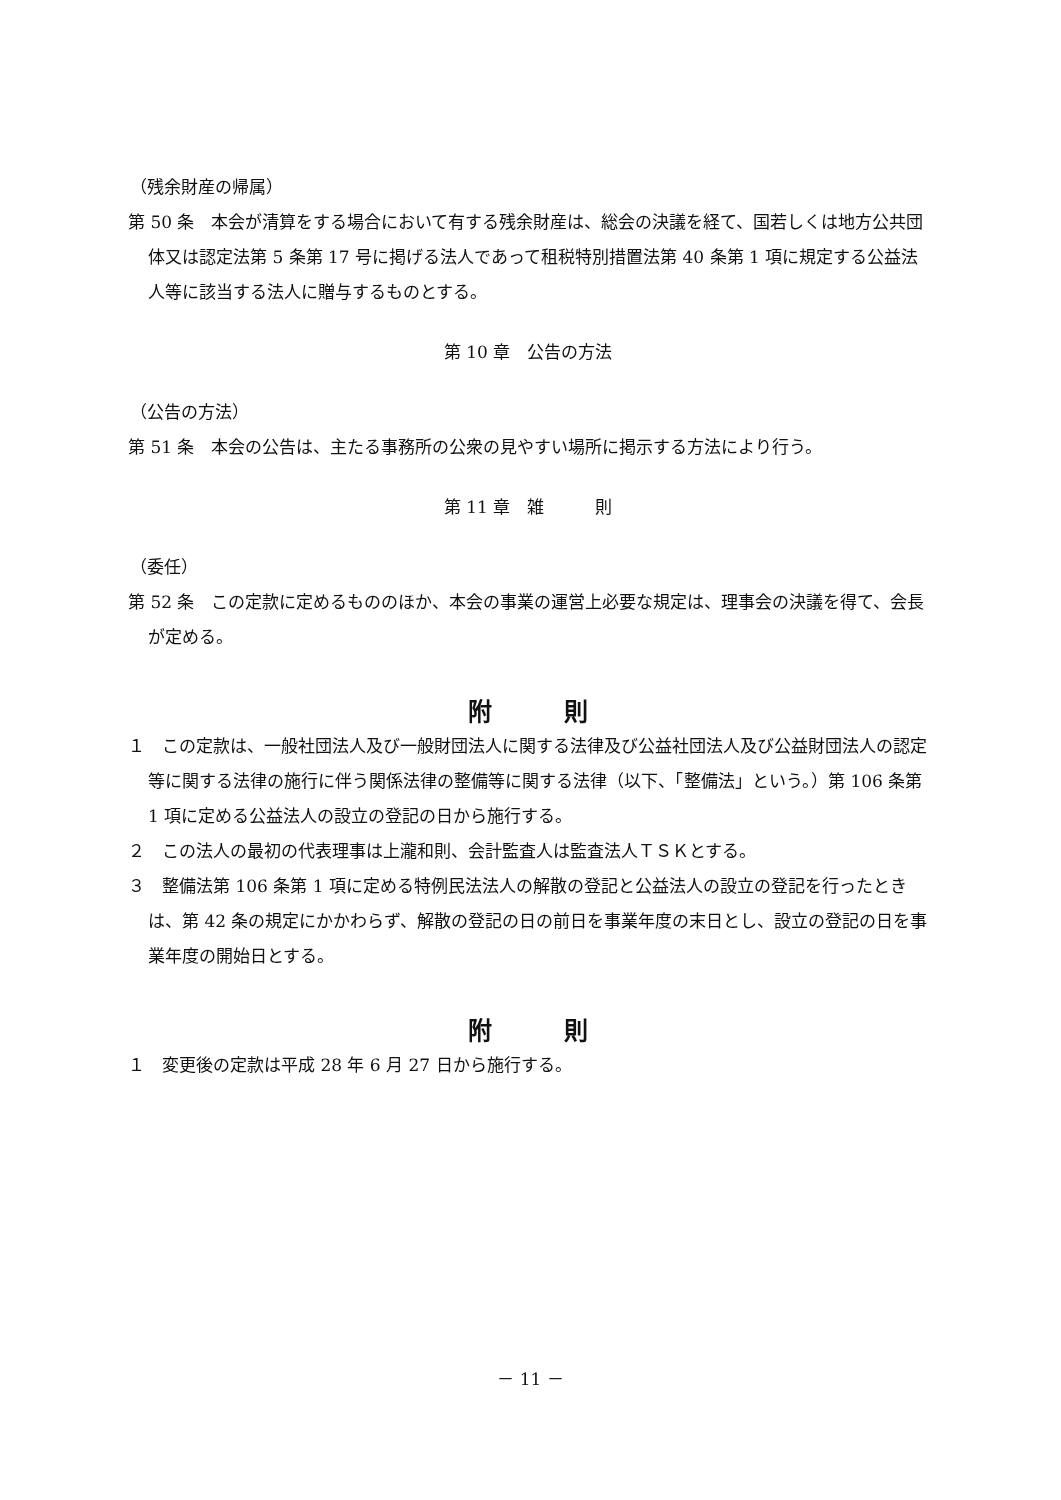（残余財産の帰属）
第 50 条　本会が清算をする場合において有する残余財産は、総会の決議を経て、国若しくは地方公共団体又は認定法第 5 条第 17 号に掲げる法人であって租税特別措置法第 40 条第 1 項に規定する公益法人等に該当する法人に贈与するものとする。
第 10 章　公告の方法
（公告の方法）
第 51 条　本会の公告は、主たる事務所の公衆の見やすい場所に掲示する方法により行う。
第 11 章　雑　　　則
（委任）
第 52 条　この定款に定めるもののほか、本会の事業の運営上必要な規定は、理事会の決議を得て、会長が定める。
附　　　則
１　この定款は、一般社団法人及び一般財団法人に関する法律及び公益社団法人及び公益財団法人の認定等に関する法律の施行に伴う関係法律の整備等に関する法律（以下、「整備法」という。）第 106 条第 1 項に定める公益法人の設立の登記の日から施行する。
２　この法人の最初の代表理事は上瀧和則、会計監査人は監査法人ＴＳＫとする。
３　整備法第 106 条第 1 項に定める特例民法法人の解散の登記と公益法人の設立の登記を行ったときは、第 42 条の規定にかかわらず、解散の登記の日の前日を事業年度の末日とし、設立の登記の日を事業年度の開始日とする。
附　　　則
１　変更後の定款は平成 28 年 6 月 27 日から施行する。
－ 11 －